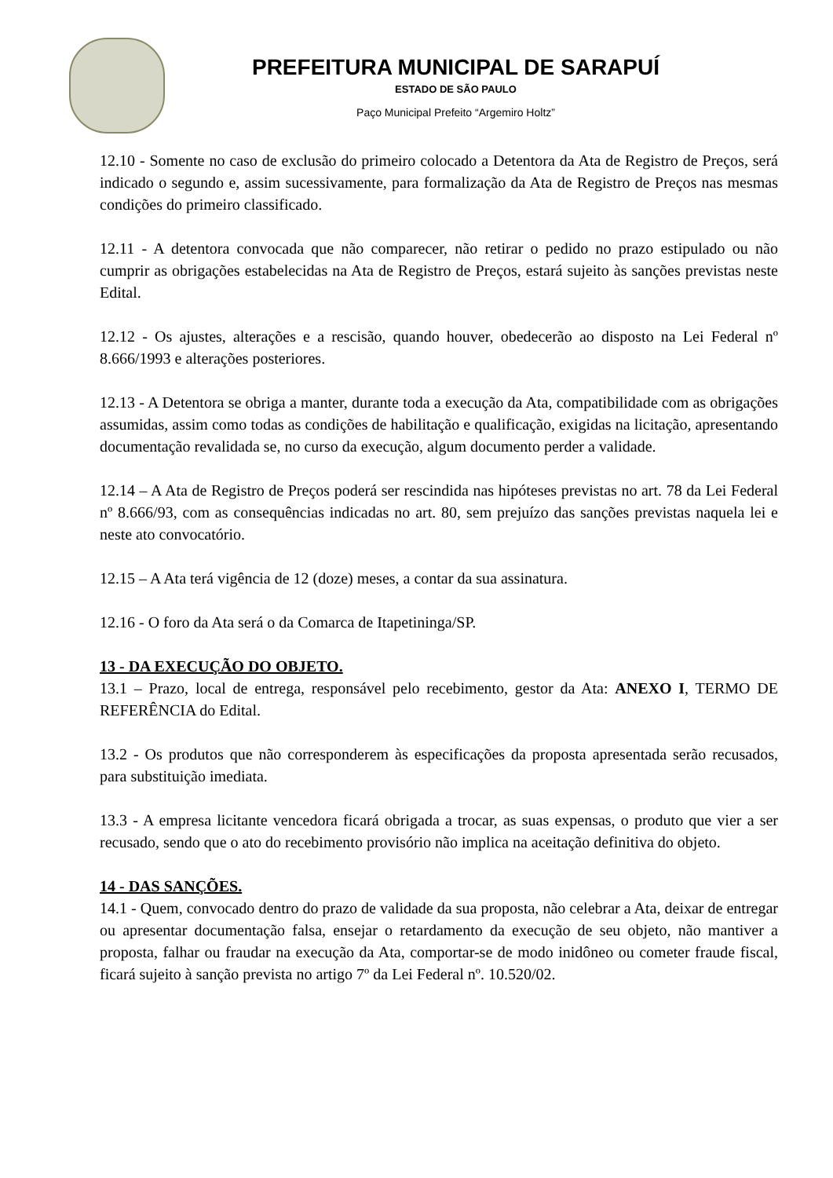PREFEITURA MUNICIPAL DE SARAPUÍ
ESTADO DE SÃO PAULO
Paço Municipal Prefeito “Argemiro Holtz”
12.10 - Somente no caso de exclusão do primeiro colocado a Detentora da Ata de Registro de Preços, será indicado o segundo e, assim sucessivamente, para formalização da Ata de Registro de Preços nas mesmas condições do primeiro classificado.
12.11 - A detentora convocada que não comparecer, não retirar o pedido no prazo estipulado ou não cumprir as obrigações estabelecidas na Ata de Registro de Preços, estará sujeito às sanções previstas neste Edital.
12.12 - Os ajustes, alterações e a rescisão, quando houver, obedecerão ao disposto na Lei Federal nº 8.666/1993 e alterações posteriores.
12.13 - A Detentora se obriga a manter, durante toda a execução da Ata, compatibilidade com as obrigações assumidas, assim como todas as condições de habilitação e qualificação, exigidas na licitação, apresentando documentação revalidada se, no curso da execução, algum documento perder a validade.
12.14 – A Ata de Registro de Preços poderá ser rescindida nas hipóteses previstas no art. 78 da Lei Federal nº 8.666/93, com as consequências indicadas no art. 80, sem prejuízo das sanções previstas naquela lei e neste ato convocatório.
12.15 – A Ata terá vigência de 12 (doze) meses, a contar da sua assinatura.
12.16 - O foro da Ata será o da Comarca de Itapetininga/SP.
13 - DA EXECUÇÃO DO OBJETO.
13.1 – Prazo, local de entrega, responsável pelo recebimento, gestor da Ata: ANEXO I, TERMO DE REFERÊNCIA do Edital.
13.2 - Os produtos que não corresponderem às especificações da proposta apresentada serão recusados, para substituição imediata.
13.3 - A empresa licitante vencedora ficará obrigada a trocar, as suas expensas, o produto que vier a ser recusado, sendo que o ato do recebimento provisório não implica na aceitação definitiva do objeto.
14 - DAS SANÇÕES.
14.1 - Quem, convocado dentro do prazo de validade da sua proposta, não celebrar a Ata, deixar de entregar ou apresentar documentação falsa, ensejar o retardamento da execução de seu objeto, não mantiver a proposta, falhar ou fraudar na execução da Ata, comportar-se de modo inidôneo ou cometer fraude fiscal, ficará sujeito à sanção prevista no artigo 7º da Lei Federal nº. 10.520/02.